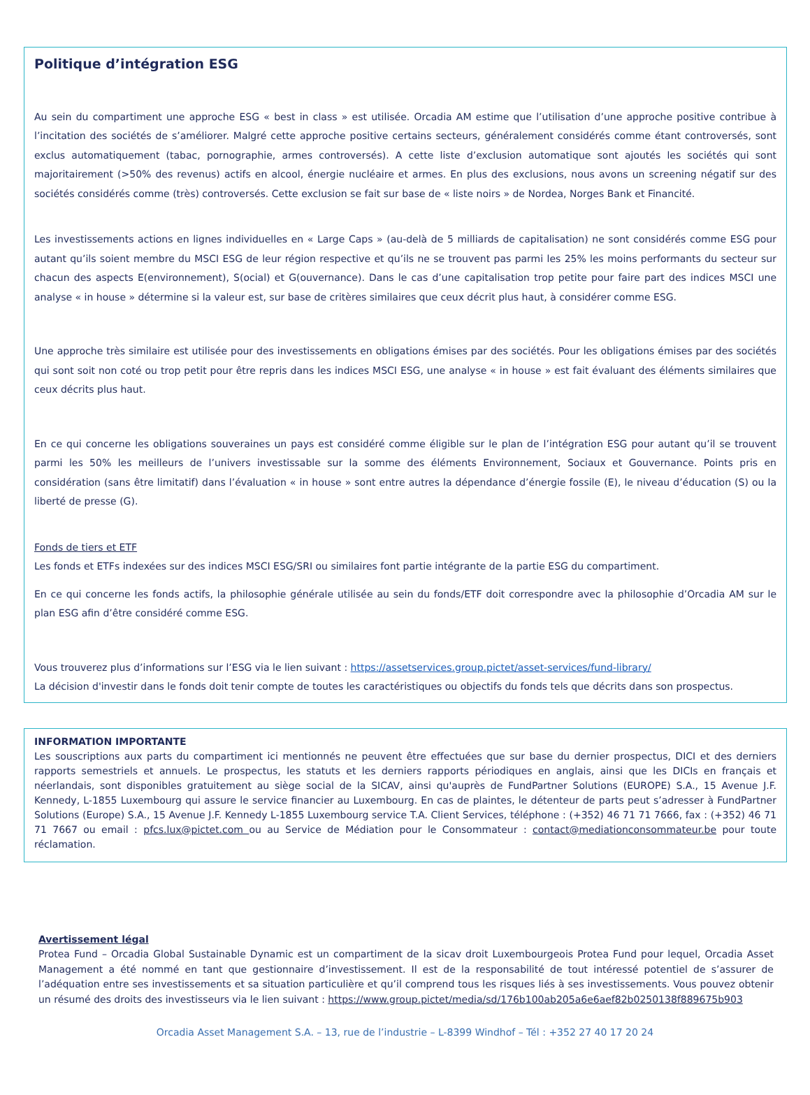Politique d’intégration ESG
Au sein du compartiment une approche ESG « best in class » est utilisée. Orcadia AM estime que l’utilisation d’une approche positive contribue à l’incitation des sociétés de s’améliorer. Malgré cette approche positive certains secteurs, généralement considérés comme étant controversés, sont exclus automatiquement (tabac, pornographie, armes controversés). A cette liste d’exclusion automatique sont ajoutés les sociétés qui sont majoritairement (>50% des revenus) actifs en alcool, énergie nucléaire et armes. En plus des exclusions, nous avons un screening négatif sur des sociétés considérés comme (très) controversés. Cette exclusion se fait sur base de « liste noirs » de Nordea, Norges Bank et Financité.
Les investissements actions en lignes individuelles en « Large Caps » (au-delà de 5 milliards de capitalisation) ne sont considérés comme ESG pour autant qu’ils soient membre du MSCI ESG de leur région respective et qu’ils ne se trouvent pas parmi les 25% les moins performants du secteur sur chacun des aspects E(environnement), S(ocial) et G(ouvernance). Dans le cas d’une capitalisation trop petite pour faire part des indices MSCI une analyse « in house » détermine si la valeur est, sur base de critères similaires que ceux décrit plus haut, à considérer comme ESG.
Une approche très similaire est utilisée pour des investissements en obligations émises par des sociétés. Pour les obligations émises par des sociétés qui sont soit non coté ou trop petit pour être repris dans les indices MSCI ESG, une analyse « in house » est fait évaluant des éléments similaires que ceux décrits plus haut.
En ce qui concerne les obligations souveraines un pays est considéré comme éligible sur le plan de l’intégration ESG pour autant qu’il se trouvent parmi les 50% les meilleurs de l’univers investissable sur la somme des éléments Environnement, Sociaux et Gouvernance. Points pris en considération (sans être limitatif) dans l’évaluation « in house » sont entre autres la dépendance d’énergie fossile (E), le niveau d’éducation (S) ou la liberté de presse (G).
Fonds de tiers et ETF
Les fonds et ETFs indexées sur des indices MSCI ESG/SRI ou similaires font partie intégrante de la partie ESG du compartiment.
En ce qui concerne les fonds actifs, la philosophie générale utilisée au sein du fonds/ETF doit correspondre avec la philosophie d’Orcadia AM sur le plan ESG afin d’être considéré comme ESG.
Vous trouverez plus d’informations sur l’ESG via le lien suivant : https://assetservices.group.pictet/asset-services/fund-library/
La décision d'investir dans le fonds doit tenir compte de toutes les caractéristiques ou objectifs du fonds tels que décrits dans son prospectus.
INFORMATION IMPORTANTE
Les souscriptions aux parts du compartiment ici mentionnés ne peuvent être effectuées que sur base du dernier prospectus, DICI et des derniers rapports semestriels et annuels. Le prospectus, les statuts et les derniers rapports périodiques en anglais, ainsi que les DICIs en français et néerlandais, sont disponibles gratuitement au siège social de la SICAV, ainsi qu'auprès de FundPartner Solutions (EUROPE) S.A., 15 Avenue J.F. Kennedy, L-1855 Luxembourg qui assure le service financier au Luxembourg. En cas de plaintes, le détenteur de parts peut s’adresser à FundPartner Solutions (Europe) S.A., 15 Avenue J.F. Kennedy L-1855 Luxembourg service T.A. Client Services, téléphone : (+352) 46 71 71 7666, fax : (+352) 46 71 71 7667 ou email : pfcs.lux@pictet.com ou au Service de Médiation pour le Consommateur : contact@mediationconsommateur.be pour toute réclamation.
Avertissement légal
Protea Fund – Orcadia Global Sustainable Dynamic est un compartiment de la sicav droit Luxembourgeois Protea Fund pour lequel, Orcadia Asset Management a été nommé en tant que gestionnaire d’investissement. Il est de la responsabilité de tout intéressé potentiel de s’assurer de l’adéquation entre ses investissements et sa situation particulière et qu’il comprend tous les risques liés à ses investissements. Vous pouvez obtenir un résumé des droits des investisseurs via le lien suivant : https://www.group.pictet/media/sd/176b100ab205a6e6aef82b0250138f889675b903
Orcadia Asset Management S.A. – 13, rue de l’industrie – L-8399 Windhof – Tél : +352 27 40 17 20 24